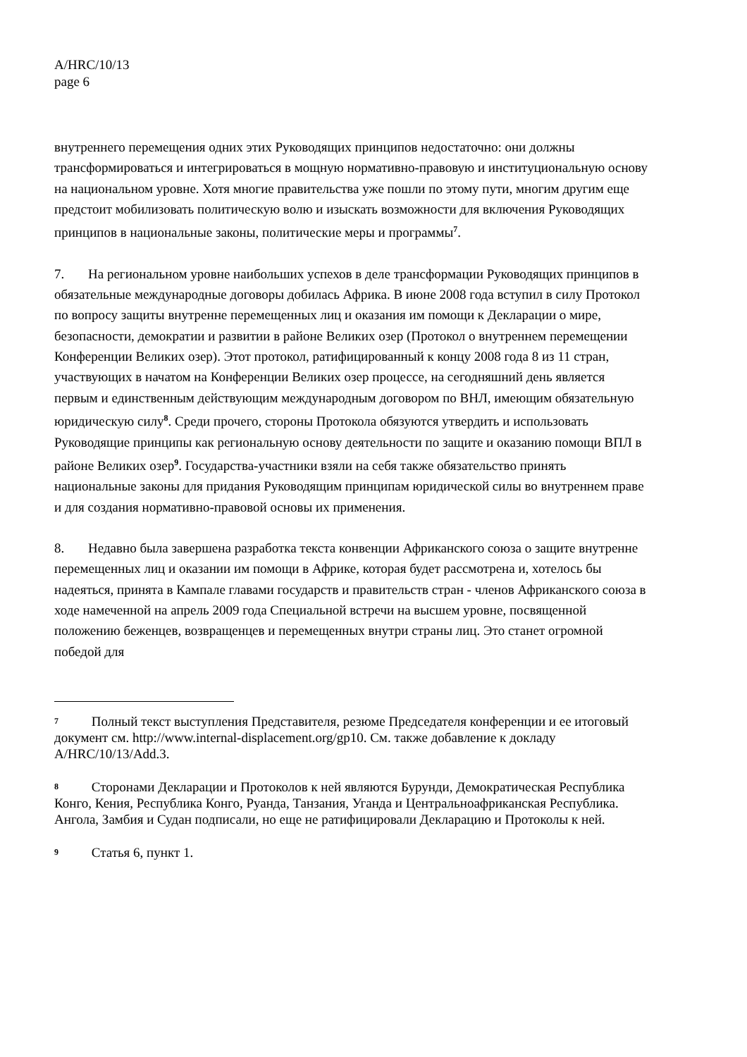A/HRC/10/13
page 6
внутреннего перемещения одних этих Руководящих принципов недостаточно: они должны трансформироваться и интегрироваться в мощную нормативно-правовую и институциональную основу на национальном уровне. Хотя многие правительства уже пошли по этому пути, многим другим еще предстоит мобилизовать политическую волю и изыскать возможности для включения Руководящих принципов в национальные законы, политические меры и программы<sup>7</sup>.
7. На региональном уровне наибольших успехов в деле трансформации Руководящих принципов в обязательные международные договоры добилась Африка. В июне 2008 года вступил в силу Протокол по вопросу защиты внутренне перемещенных лиц и оказания им помощи к Декларации о мире, безопасности, демократии и развитии в районе Великих озер (Протокол о внутреннем перемещении Конференции Великих озер). Этот протокол, ратифицированный к концу 2008 года 8 из 11 стран, участвующих в начатом на Конференции Великих озер процессе, на сегодняшний день является первым и единственным действующим международным договором по ВНЛ, имеющим обязательную юридическую силу<sup>8</sup>. Среди прочего, стороны Протокола обязуются утвердить и использовать Руководящие принципы как региональную основу деятельности по защите и оказанию помощи ВПЛ в районе Великих озер<sup>9</sup>. Государства-участники взяли на себя также обязательство принять национальные законы для придания Руководящим принципам юридической силы во внутреннем праве и для создания нормативно-правовой основы их применения.
8. Недавно была завершена разработка текста конвенции Африканского союза о защите внутренне перемещенных лиц и оказании им помощи в Африке, которая будет рассмотрена и, хотелось бы надеяться, принята в Кампале главами государств и правительств стран - членов Африканского союза в ходе намеченной на апрель 2009 года Специальной встречи на высшем уровне, посвященной положению беженцев, возвращенцев и перемещенных внутри страны лиц. Это станет огромной победой для
<sup>7</sup> Полный текст выступления Представителя, резюме Председателя конференции и ее итоговый документ см. http://www.internal-displacement.org/gp10. См. также добавление к докладу A/HRC/10/13/Add.3.
<sup>8</sup> Сторонами Декларации и Протоколов к ней являются Бурунди, Демократическая Республика Конго, Кения, Республика Конго, Руанда, Танзания, Уганда и Центральноафриканская Республика. Ангола, Замбия и Судан подписали, но еще не ратифицировали Декларацию и Протоколы к ней.
<sup>9</sup> Статья 6, пункт 1.